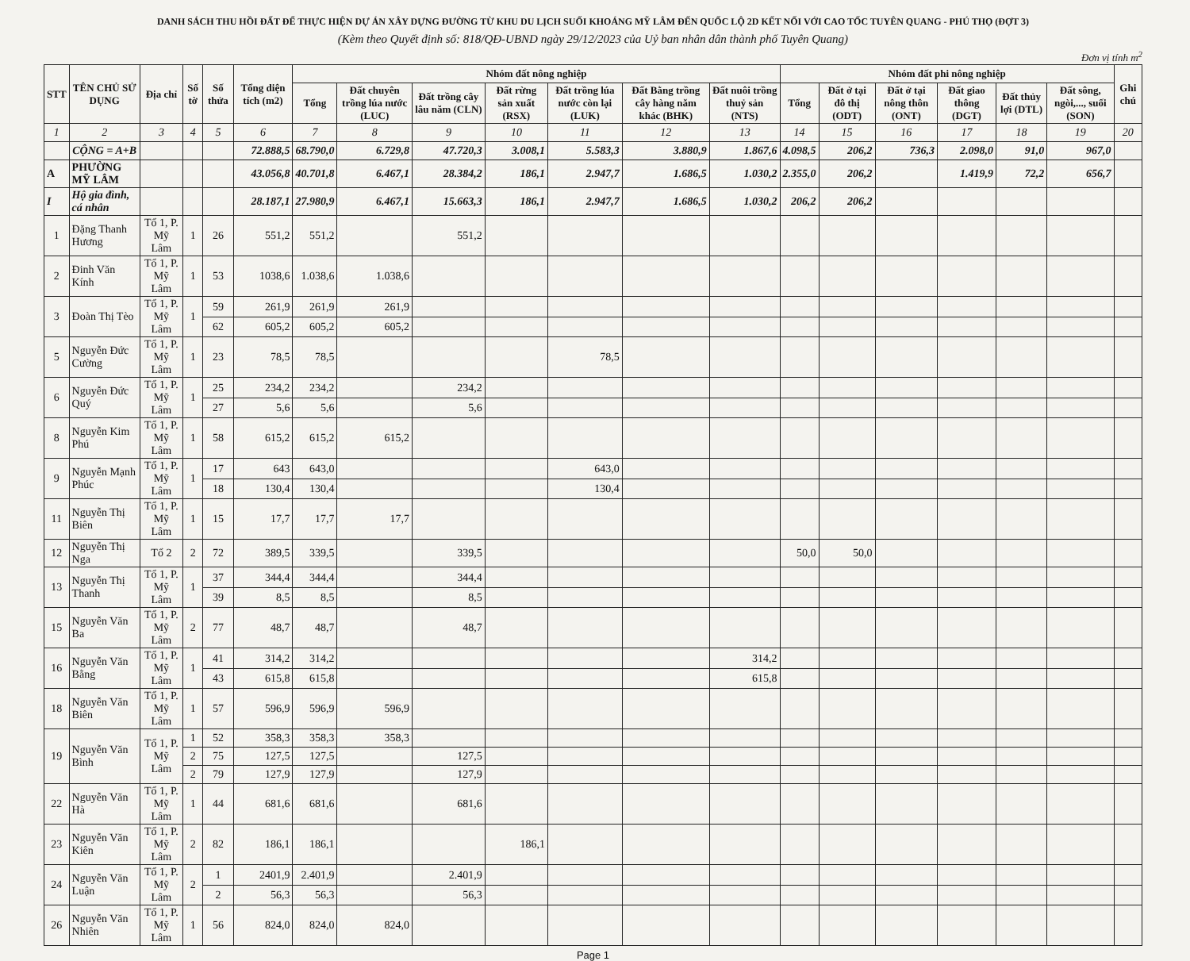DANH SÁCH THU HỒI ĐẤT ĐỂ THỰC HIỆN DỰ ÁN XÂY DỰNG ĐƯỜNG TỪ KHU DU LỊCH SUỐI KHOÁNG MỸ LÂM ĐẾN QUỐC LỘ 2D KẾT NỐI VỚI CAO TỐC TUYÊN QUANG - PHÚ THỌ (ĐỢT 3)
(Kèm theo Quyết định số: 818/QĐ-UBND ngày 29/12/2023 của Uỷ ban nhân dân thành phố Tuyên Quang)
Đơn vị tính m<sup>2</sup>
| STT | TÊN CHỦ SỬ DỤNG | Địa chỉ | Số tờ | Số thửa | Tổng diện tích (m2) | Nhóm đất nông nghiệp | | | | | | | Nhóm đất phi nông nghiệp | | | | | | Ghi chú |
| --- | --- | --- | --- | --- | --- | --- | --- | --- | --- | --- | --- | --- | --- | --- | --- | --- | --- | --- | --- |
| | | | | | | Tổng | Đất chuyên trồng lúa nước (LUC) | Đất trồng cây lâu năm (CLN) | Đất rừng sản xuất (RSX) | Đất trồng lúa nước còn lại (LUK) | Đất Bằng trồng cây hàng năm khác (BHK) | Đất nuôi trồng thuỷ sản (NTS) | Tổng | Đất ở tại đô thị (ODT) | Đất ở tại nông thôn (ONT) | Đất giao thông (DGT) | Đất thủy lợi (DTL) | Đất sông, ngòi,..., suối (SON) | |
| 1 | 2 | 3 | 4 | 5 | 6 | 7 | 8 | 9 | 10 | 11 | 12 | 13 | 14 | 15 | 16 | 17 | 18 | 19 | 20 |
| | CỘNG = A+B | | | | 72.888,5 | 68.790,0 | 6.729,8 | 47.720,3 | 3.008,1 | 5.583,3 | 3.880,9 | 1.867,6 | 4.098,5 | 206,2 | 736,3 | 2.098,0 | 91,0 | 967,0 | |
| A | PHƯỜNG MỸ LÂM | | | | 43.056,8 | 40.701,8 | 6.467,1 | 28.384,2 | 186,1 | 2.947,7 | 1.686,5 | 1.030,2 | 2.355,0 | 206,2 | | 1.419,9 | 72,2 | 656,7 | |
| I | Hộ gia đình, cá nhân | | | | 28.187,1 | 27.980,9 | 6.467,1 | 15.663,3 | 186,1 | 2.947,7 | 1.686,5 | 1.030,2 | 206,2 | 206,2 | | | | | |
| 1 | Đặng Thanh Hương | Tổ 1, P. Mỹ Lâm | 1 | 26 | 551,2 | 551,2 | | 551,2 | | | | | | | | | | | |
| 2 | Đinh Văn Kính | Tổ 1, P. Mỹ Lâm | 1 | 53 | 1038,6 | 1.038,6 | 1.038,6 | | | | | | | | | | | | |
| 3 | Đoàn Thị Tèo | Tổ 1, P. Mỹ Lâm | 1 | 59 | 261,9 | 261,9 | 261,9 | | | | | | | | | | | | |
| | | | | 62 | 605,2 | 605,2 | 605,2 | | | | | | | | | | | | |
| 5 | Nguyễn Đức Cường | Tổ 1, P. Mỹ Lâm | 1 | 23 | 78,5 | 78,5 | | | | 78,5 | | | | | | | | | |
| 6 | Nguyễn Đức Quý | Tổ 1, P. Mỹ Lâm | 1 | 25 | 234,2 | 234,2 | | 234,2 | | | | | | | | | | | |
| | | | | 27 | 5,6 | 5,6 | | 5,6 | | | | | | | | | | | |
| 8 | Nguyễn Kim Phú | Tổ 1, P. Mỹ Lâm | 1 | 58 | 615,2 | 615,2 | 615,2 | | | | | | | | | | | | |
| 9 | Nguyễn Mạnh Phúc | Tổ 1, P. Mỹ Lâm | 1 | 17 | 643 | 643,0 | | | | 643,0 | | | | | | | | | |
| | | | | 18 | 130,4 | 130,4 | | | | 130,4 | | | | | | | | | |
| 11 | Nguyễn Thị Biên | Tổ 1, P. Mỹ Lâm | 1 | 15 | 17,7 | 17,7 | 17,7 | | | | | | | | | | | | |
| 12 | Nguyễn Thị Nga | Tổ 2 | 2 | 72 | 389,5 | 339,5 | | 339,5 | | | | | 50,0 | 50,0 | | | | | |
| 13 | Nguyễn Thị Thanh | Tổ 1, P. Mỹ Lâm | 1 | 37 | 344,4 | 344,4 | | 344,4 | | | | | | | | | | | |
| | | | | 39 | 8,5 | 8,5 | | 8,5 | | | | | | | | | | | |
| 15 | Nguyễn Văn Ba | Tổ 1, P. Mỹ Lâm | 2 | 77 | 48,7 | 48,7 | | 48,7 | | | | | | | | | | | |
| 16 | Nguyễn Văn Bằng | Tổ 1, P. Mỹ Lâm | 1 | 41 | 314,2 | 314,2 | | | | | | 314,2 | | | | | | | |
| | | | | 43 | 615,8 | 615,8 | | | | | | 615,8 | | | | | | | |
| 18 | Nguyễn Văn Biên | Tổ 1, P. Mỹ Lâm | 1 | 57 | 596,9 | 596,9 | 596,9 | | | | | | | | | | | | |
| 19 | Nguyễn Văn Bình | Tổ 1, P. Mỹ Lâm | 1 | 52 | 358,3 | 358,3 | 358,3 | | | | | | | | | | | | |
| | | | 2 | 75 | 127,5 | 127,5 | | 127,5 | | | | | | | | | | | |
| | | | 2 | 79 | 127,9 | 127,9 | | 127,9 | | | | | | | | | | | |
| 22 | Nguyễn Văn Hà | Tổ 1, P. Mỹ Lâm | 1 | 44 | 681,6 | 681,6 | | 681,6 | | | | | | | | | | | |
| 23 | Nguyễn Văn Kiên | Tổ 1, P. Mỹ Lâm | 2 | 82 | 186,1 | 186,1 | | | 186,1 | | | | | | | | | | |
| 24 | Nguyễn Văn Luận | Tổ 1, P. Mỹ Lâm | 2 | 1 | 2401,9 | 2.401,9 | | 2.401,9 | | | | | | | | | | | |
| | | | | 2 | 56,3 | 56,3 | | 56,3 | | | | | | | | | | | |
| 26 | Nguyễn Văn Nhiên | Tổ 1, P. Mỹ Lâm | 1 | 56 | 824,0 | 824,0 | 824,0 | | | | | | | | | | | | |
Page 1